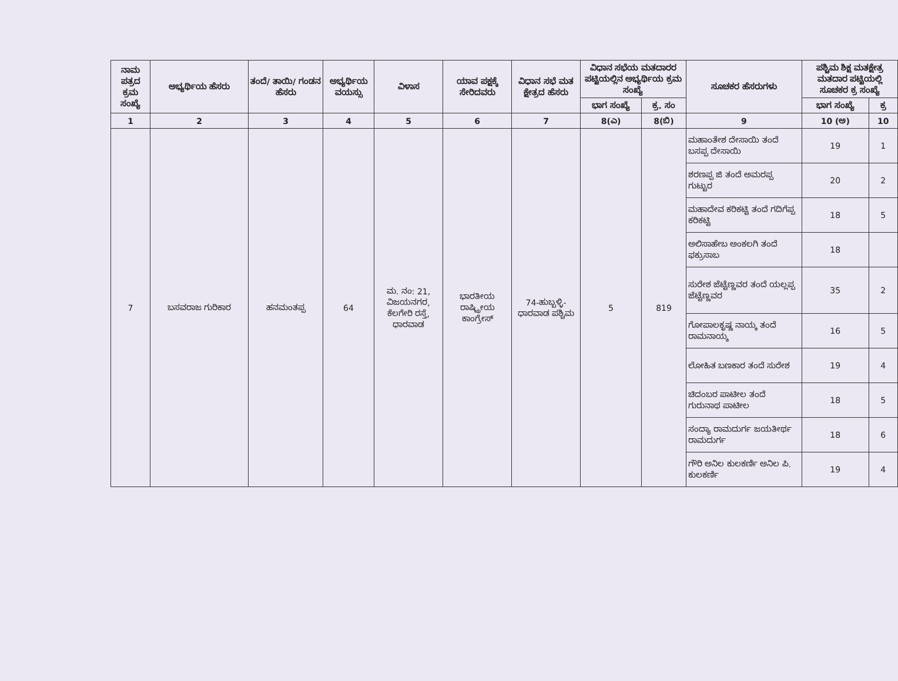| ನಾಮ ಪತ್ರದ ಕ್ರಮ ಸಂಖ್ಯೆ | ಅಭ್ಯರ್ಥಿಯ ಹೆಸರು | ತಂದೆ/ ತಾಯಿ/ ಗಂಡನ ಹೆಸರು | ಅಭ್ಯರ್ಥಿಯ ವಯಸ್ಸು | ವಿಳಾಸ | ಯಾವ ಪಕ್ಷಕ್ಕೆ ಸೇರಿದವರು | ವಿಧಾನ ಸಭೆ ಮತ ಕ್ಷೇತ್ರದ ಹೆಸರು | ವಿಧಾನ ಸಭೆಯ ಮತದಾರರ ಪಟ್ಟಿಯಲ್ಲಿನ ಅಭ್ಯರ್ಥಿಯ ಕ್ರಮ ಸಂಖ್ಯೆ | | ಸೂಚಕರ ಹೆಸರುಗಳು | ಪಶ್ಚಿಮ ಶಿಕ್ಷ ಮತಕ್ಷೇತ್ರ ಮತದಾರ ಪಟ್ಟಿಯಲ್ಲಿ ಸೂಚಕರ ಕ್ರ ಸಂಖ್ಯೆ | |
| --- | --- | --- | --- | --- | --- | --- | --- | --- | --- | --- | --- |
| | | | | | | | ಭಾಗ ಸಂಖ್ಯೆ | ಕ್ರ. ಸಂ | | ಭಾಗ ಸಂಖ್ಯೆ | ಕ್ರ |
| 1 | 2 | 3 | 4 | 5 | 6 | 7 | 8(ಎ) | 8(ಬಿ) | 9 | 10 (ಅ) | 10 |
| 7 | ಬಸವರಾಜ ಗುರಿಕಾರ | ಹನಮಂತಪ್ಪ | 64 | ಮ. ನಂ: 21, ವಿಜಯನಗರ, ಕೆಲಗೇರಿ ರಸ್ತೆ, ಧಾರವಾಡ | ಭಾರತೀಯ ರಾಷ್ಟ್ರೀಯ ಕಾಂಗ್ರೇಸ್ | 74-ಹುಬ್ಬಳ್ಳಿ- ಧಾರವಾಡ ಪಶ್ಚಿಮ | 5 | 819 | ಮಹಾಂತೇಶ ದೇಸಾಯಿ ತಂದೆ ಬಸಪ್ಪ ದೇಸಾಯಿ | 19 | 1 |
| | | | | | | | | | ಶರಣಪ್ಪ ಜಿ ತಂದೆ ಅಮರಪ್ಪ ಗುಟ್ಟುರ | 20 | 2 |
| | | | | | | | | | ಮಹಾದೇವ ಕರಿಕಟ್ಟಿ ತಂದೆ ಗದಿಗೆಪ್ಪ ಕರಿಕಟ್ಟಿ | 18 | 5 |
| | | | | | | | | | ಅಲಿಸಾಹೇಬ ಅಂಕಲಗಿ ತಂದೆ ಫಕ್ರುಸಾಬ | 18 | |
| | | | | | | | | | ಸುರೇಶ ಜೆಟ್ಟೆಣ್ಣವರ ತಂದೆ ಯಲ್ಲಪ್ಪ ಜೆಟ್ಟೆಣ್ಣವರ | 35 | 2 |
| | | | | | | | | | ಗೋಪಾಲಕೃಷ್ಣ ನಾಯ್ಕ ತಂದೆ ರಾಮನಾಯ್ಕ | 16 | 5 |
| | | | | | | | | | ಲೋಹಿತ ಬಣಕಾರ ತಂದೆ ಸುರೇಶ | 19 | 4 |
| | | | | | | | | | ಚಿದಂಬರ ಪಾಟೀಲ ತಂದೆ ಗುರುನಾಥ ಪಾಟೀಲ | 18 | 5 |
| | | | | | | | | | ಸಂದ್ಯಾ ರಾಮದುರ್ಗ ಜಯತೀರ್ಥ ರಾಮದುರ್ಗ | 18 | 6 |
| | | | | | | | | | ಗೌರಿ ಅನಿಲ ಕುಲಕರ್ಣಿ ಅನಿಲ ಪಿ. ಕುಲಕರ್ಣಿ | 19 | 4 |